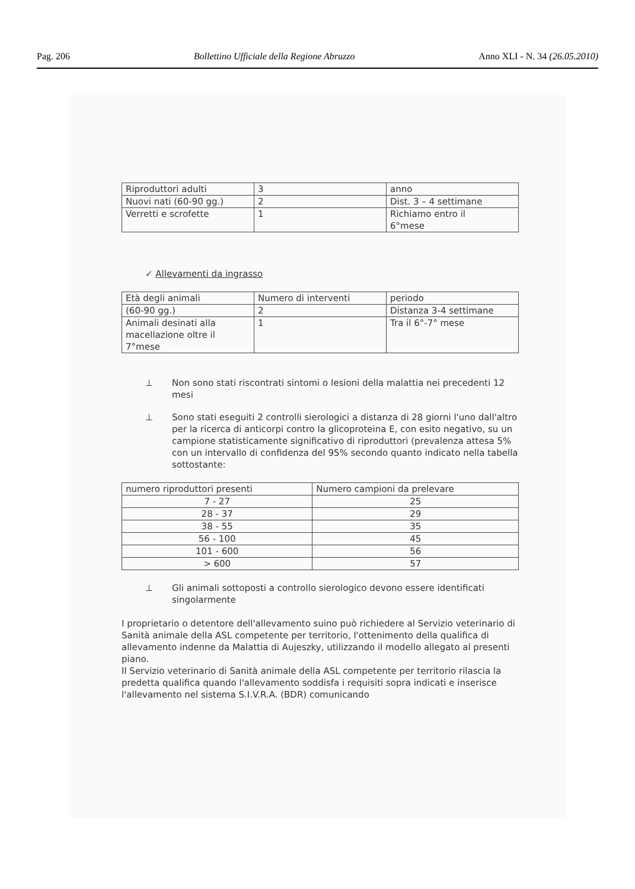Pag. 206 Bollettino Ufficiale della Regione Abruzzo Anno XLI - N. 34 (26.05.2010)
| Riproduttori adulti | 3 | anno |
| Nuovi nati (60-90 gg.) | 2 | Dist. 3 – 4 settimane |
| Verretti e scrofette | 1 | Richiamo entro il 6°mese |
✓ Allevamenti da ingrasso
| Età degli animali | Numero di interventi | periodo |
| (60-90 gg.) | 2 | Distanza 3-4 settimane |
| Animali desinati alla macellazione oltre il 7°mese | 1 | Tra il 6°-7° mese |
⊥ Non sono stati riscontrati sintomi o lesioni della malattia nei precedenti 12 mesi
⊥ Sono stati eseguiti 2 controlli sierologici a distanza di 28 giorni l'uno dall'altro per la ricerca di anticorpi contro la glicoproteina E, con esito negativo, su un campione statisticamente significativo di riproduttori (prevalenza attesa 5% con un intervallo di confidenza del 95% secondo quanto indicato nella tabella sottostante:
| numero riproduttori presenti | Numero campioni da prelevare |
| --- | --- |
| 7 - 27 | 25 |
| 28 - 37 | 29 |
| 38 - 55 | 35 |
| 56 - 100 | 45 |
| 101 - 600 | 56 |
| > 600 | 57 |
⊥ Gli animali sottoposti a controllo sierologico devono essere identificati singolarmente
I proprietario o detentore dell'allevamento suino può richiedere al Servizio veterinario di Sanità animale della ASL competente per territorio, l'ottenimento della qualifica di allevamento indenne da Malattia di Aujeszky, utilizzando il modello allegato al presenti piano.
Il Servizio veterinario di Sanità animale della ASL competente per territorio rilascia la predetta qualifica quando l'allevamento soddisfa i requisiti sopra indicati e inserisce l'allevamento nel sistema S.I.V.R.A. (BDR) comunicando